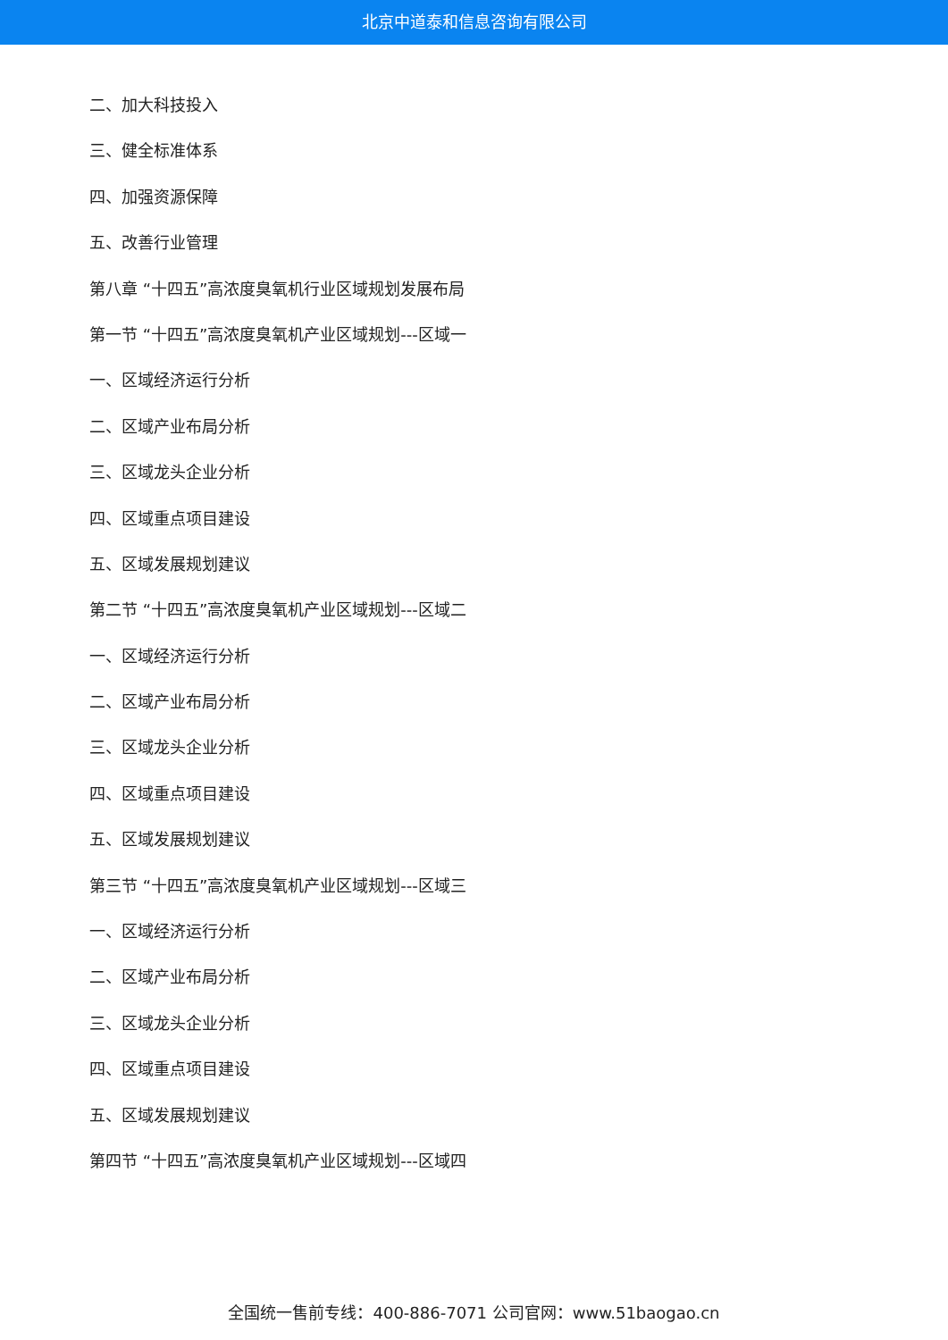北京中道泰和信息咨询有限公司
二、加大科技投入
三、健全标准体系
四、加强资源保障
五、改善行业管理
第八章 “十四五”高浓度臭氧机行业区域规划发展布局
第一节 “十四五”高浓度臭氧机产业区域规划---区域一
一、区域经济运行分析
二、区域产业布局分析
三、区域龙头企业分析
四、区域重点项目建设
五、区域发展规划建议
第二节 “十四五”高浓度臭氧机产业区域规划---区域二
一、区域经济运行分析
二、区域产业布局分析
三、区域龙头企业分析
四、区域重点项目建设
五、区域发展规划建议
第三节 “十四五”高浓度臭氧机产业区域规划---区域三
一、区域经济运行分析
二、区域产业布局分析
三、区域龙头企业分析
四、区域重点项目建设
五、区域发展规划建议
第四节 “十四五”高浓度臭氧机产业区域规划---区域四
全国统一售前专线：400-886-7071 公司官网：www.51baogao.cn